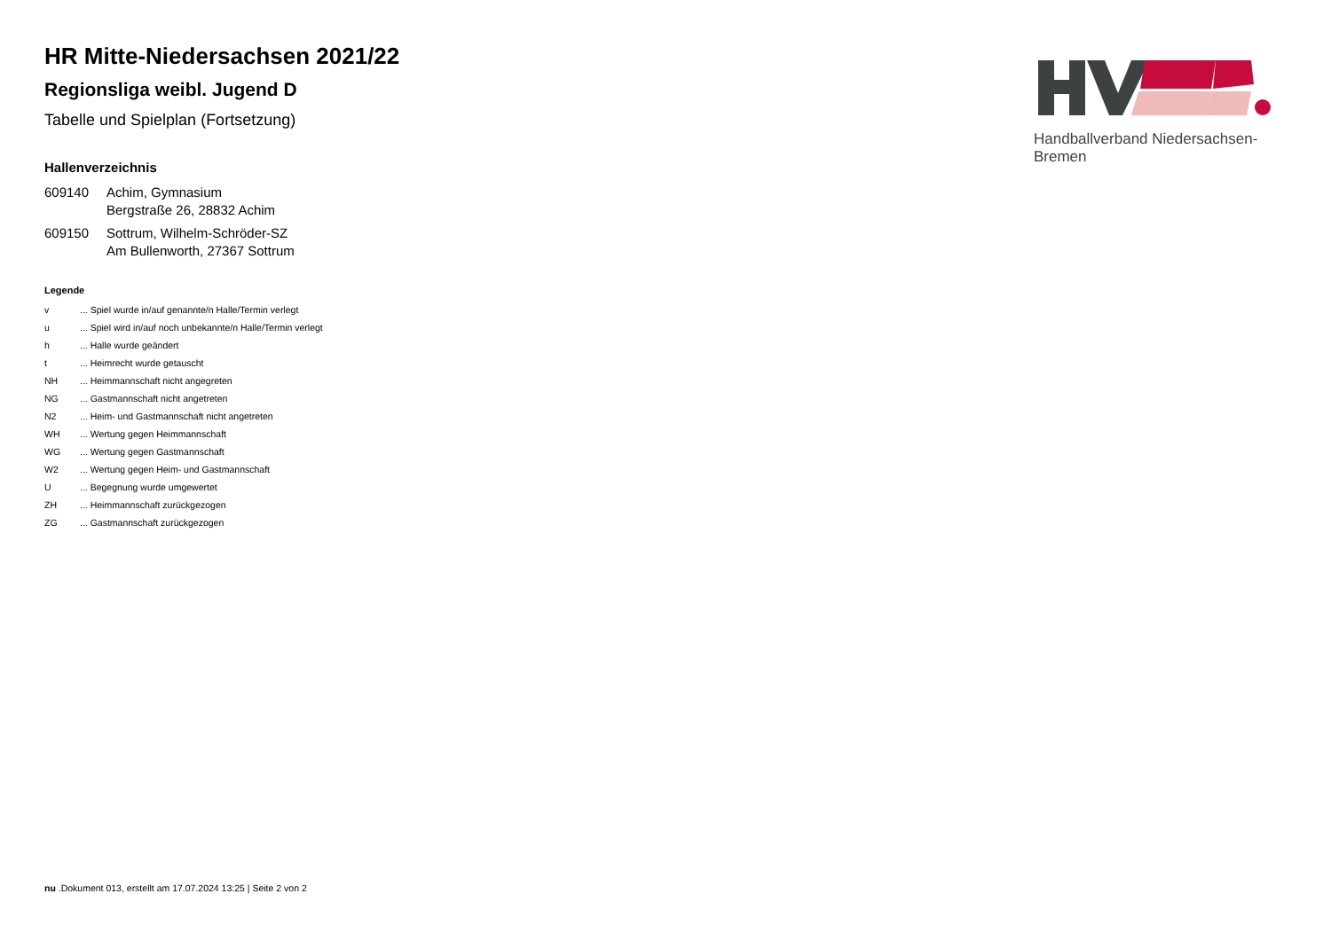HR Mitte-Niedersachsen 2021/22
Regionsliga weibl. Jugend D
Tabelle und Spielplan (Fortsetzung)
Hallenverzeichnis
| 609140 | Achim, Gymnasium Bergstraße 26, 28832 Achim |
| 609150 | Sottrum, Wilhelm-Schröder-SZ Am Bullenworth, 27367 Sottrum |
Legende
| v | ... Spiel wurde in/auf genannte/n Halle/Termin verlegt |
| u | ... Spiel wird in/auf noch unbekannte/n Halle/Termin verlegt |
| h | ... Halle wurde geändert |
| t | ... Heimrecht wurde getauscht |
| NH | ... Heimmannschaft nicht angegreten |
| NG | ... Gastmannschaft nicht angetreten |
| N2 | ... Heim- und Gastmannschaft nicht angetreten |
| WH | ... Wertung gegen Heimmannschaft |
| WG | ... Wertung gegen Gastmannschaft |
| W2 | ... Wertung gegen Heim- und Gastmannschaft |
| U | ... Begegnung wurde umgewertet |
| ZH | ... Heimmannschaft zurückgezogen |
| ZG | ... Gastmannschaft zurückgezogen |
Handballverband Niedersachsen-Bremen
nu .Dokument 013, erstellt am 17.07.2024 13:25 | Seite 2 von 2